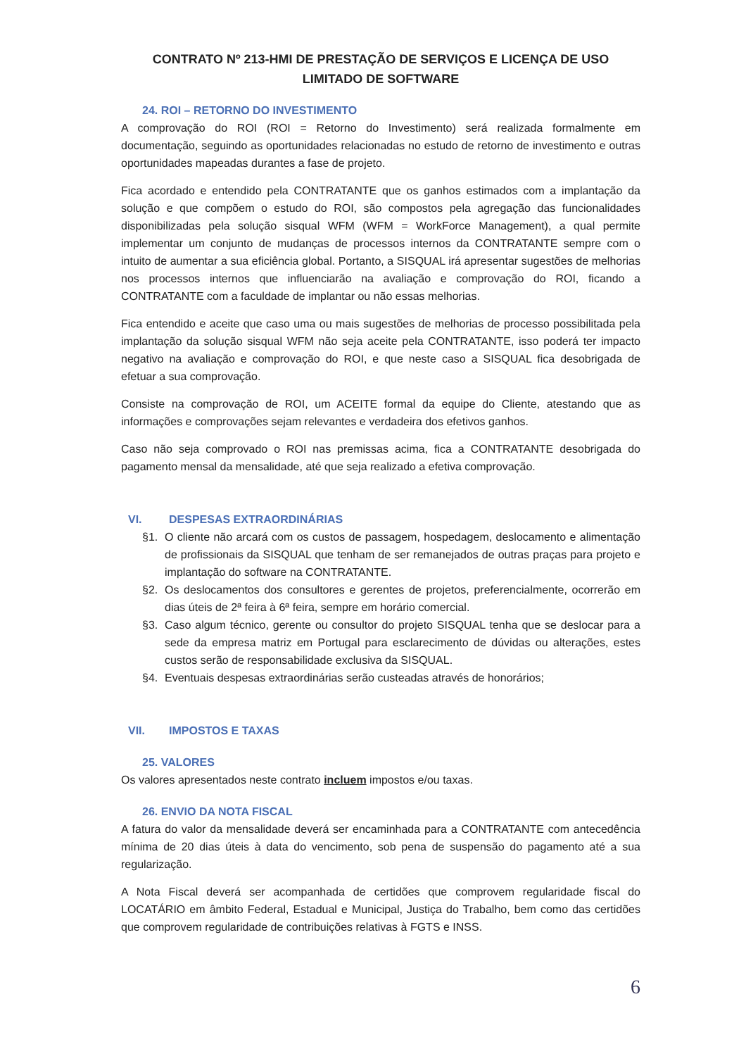CONTRATO Nº 213-HMI DE PRESTAÇÃO DE SERVIÇOS E LICENÇA DE USO LIMITADO DE SOFTWARE
24. ROI – RETORNO DO INVESTIMENTO
A comprovação do ROI (ROI = Retorno do Investimento) será realizada formalmente em documentação, seguindo as oportunidades relacionadas no estudo de retorno de investimento e outras oportunidades mapeadas durantes a fase de projeto.
Fica acordado e entendido pela CONTRATANTE que os ganhos estimados com a implantação da solução e que compõem o estudo do ROI, são compostos pela agregação das funcionalidades disponibilizadas pela solução sisqual WFM (WFM = WorkForce Management), a qual permite implementar um conjunto de mudanças de processos internos da CONTRATANTE sempre com o intuito de aumentar a sua eficiência global. Portanto, a SISQUAL irá apresentar sugestões de melhorias nos processos internos que influenciarão na avaliação e comprovação do ROI, ficando a CONTRATANTE com a faculdade de implantar ou não essas melhorias.
Fica entendido e aceite que caso uma ou mais sugestões de melhorias de processo possibilitada pela implantação da solução sisqual WFM não seja aceite pela CONTRATANTE, isso poderá ter impacto negativo na avaliação e comprovação do ROI, e que neste caso a SISQUAL fica desobrigada de efetuar a sua comprovação.
Consiste na comprovação de ROI, um ACEITE formal da equipe do Cliente, atestando que as informações e comprovações sejam relevantes e verdadeira dos efetivos ganhos.
Caso não seja comprovado o ROI nas premissas acima, fica a CONTRATANTE desobrigada do pagamento mensal da mensalidade, até que seja realizado a efetiva comprovação.
VI. DESPESAS EXTRAORDINÁRIAS
§1. O cliente não arcará com os custos de passagem, hospedagem, deslocamento e alimentação de profissionais da SISQUAL que tenham de ser remanejados de outras praças para projeto e implantação do software na CONTRATANTE.
§2. Os deslocamentos dos consultores e gerentes de projetos, preferencialmente, ocorrerão em dias úteis de 2ª feira à 6ª feira, sempre em horário comercial.
§3. Caso algum técnico, gerente ou consultor do projeto SISQUAL tenha que se deslocar para a sede da empresa matriz em Portugal para esclarecimento de dúvidas ou alterações, estes custos serão de responsabilidade exclusiva da SISQUAL.
§4. Eventuais despesas extraordinárias serão custeadas através de honorários;
VII. IMPOSTOS E TAXAS
25. VALORES
Os valores apresentados neste contrato incluem impostos e/ou taxas.
26. ENVIO DA NOTA FISCAL
A fatura do valor da mensalidade deverá ser encaminhada para a CONTRATANTE com antecedência mínima de 20 dias úteis à data do vencimento, sob pena de suspensão do pagamento até a sua regularização.
A Nota Fiscal deverá ser acompanhada de certidões que comprovem regularidade fiscal do LOCATÁRIO em âmbito Federal, Estadual e Municipal, Justiça do Trabalho, bem como das certidões que comprovem regularidade de contribuições relativas à FGTS e INSS.
6